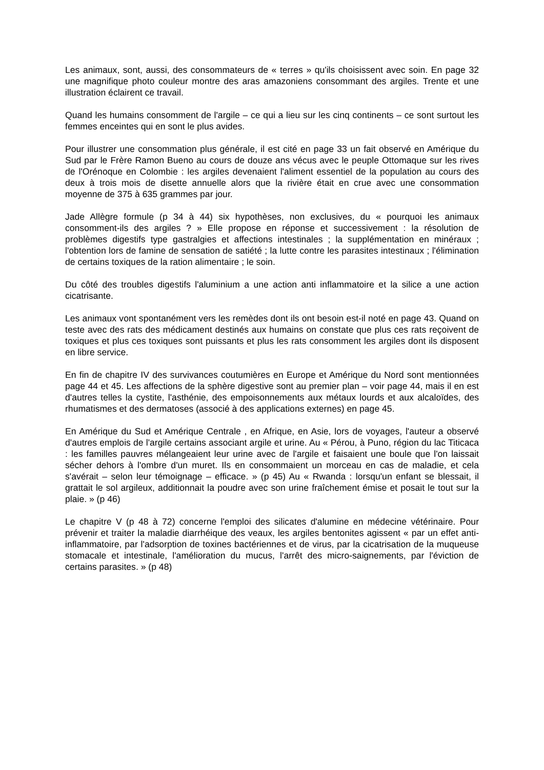Les animaux, sont, aussi, des consommateurs de « terres » qu'ils choisissent avec soin. En page 32 une magnifique photo couleur montre des aras amazoniens consommant des argiles. Trente et une illustration éclairent ce travail.
Quand les humains consomment de l'argile – ce qui a lieu sur les cinq continents – ce sont surtout les femmes enceintes qui en sont le plus avides.
Pour illustrer une consommation plus générale, il est cité en page 33 un fait observé en Amérique du Sud par le Frère Ramon Bueno au cours de douze ans vécus avec le peuple Ottomaque sur les rives de l'Orénoque en Colombie : les argiles devenaient l'aliment essentiel de la population au cours des deux à trois mois de disette annuelle alors que la rivière était en crue avec une consommation moyenne de 375 à 635 grammes par jour.
Jade Allègre formule (p 34 à 44) six hypothèses, non exclusives, du « pourquoi les animaux consomment-ils des argiles ? » Elle propose en réponse et successivement : la résolution de problèmes digestifs type gastralgies et affections intestinales ; la supplémentation en minéraux ; l'obtention lors de famine de sensation de satiété ; la lutte contre les parasites intestinaux ; l'élimination de certains toxiques de la ration alimentaire ; le soin.
Du côté des troubles digestifs l'aluminium a une action anti inflammatoire et la silice a une action cicatrisante.
Les animaux vont spontanément vers les remèdes dont ils ont besoin est-il noté en page 43. Quand on teste avec des rats des médicament destinés aux humains on constate que plus ces rats reçoivent de toxiques et plus ces toxiques sont puissants et plus les rats consomment les argiles dont ils disposent en libre service.
En fin de chapitre IV des survivances coutumières en Europe et Amérique du Nord sont mentionnées page 44 et 45. Les affections de la sphère digestive sont au premier plan – voir page 44, mais il en est d'autres telles la cystite, l'asthénie, des empoisonnements aux métaux lourds et aux alcaloïdes, des rhumatismes et des dermatoses (associé à des applications externes) en page 45.
En Amérique du Sud et Amérique Centrale , en Afrique, en Asie, lors de voyages, l'auteur a observé d'autres emplois de l'argile certains associant argile et urine. Au « Pérou, à Puno, région du lac Titicaca : les familles pauvres mélangeaient leur urine avec de l'argile et faisaient une boule que l'on laissait sécher dehors à l'ombre d'un muret. Ils en consommaient un morceau en cas de maladie, et cela s'avérait – selon leur témoignage – efficace. » (p 45) Au « Rwanda : lorsqu'un enfant se blessait, il grattait le sol argileux, additionnait la poudre avec son urine fraîchement émise et posait le tout sur la plaie. » (p 46)
Le chapitre V (p 48 à 72) concerne l'emploi des silicates d'alumine en médecine vétérinaire. Pour prévenir et traiter la maladie diarrhéique des veaux, les argiles bentonites agissent « par un effet anti-inflammatoire, par l'adsorption de toxines bactériennes et de virus, par la cicatrisation de la muqueuse stomacale et intestinale, l'amélioration du mucus, l'arrêt des micro-saignements, par l'éviction de certains parasites. » (p 48)